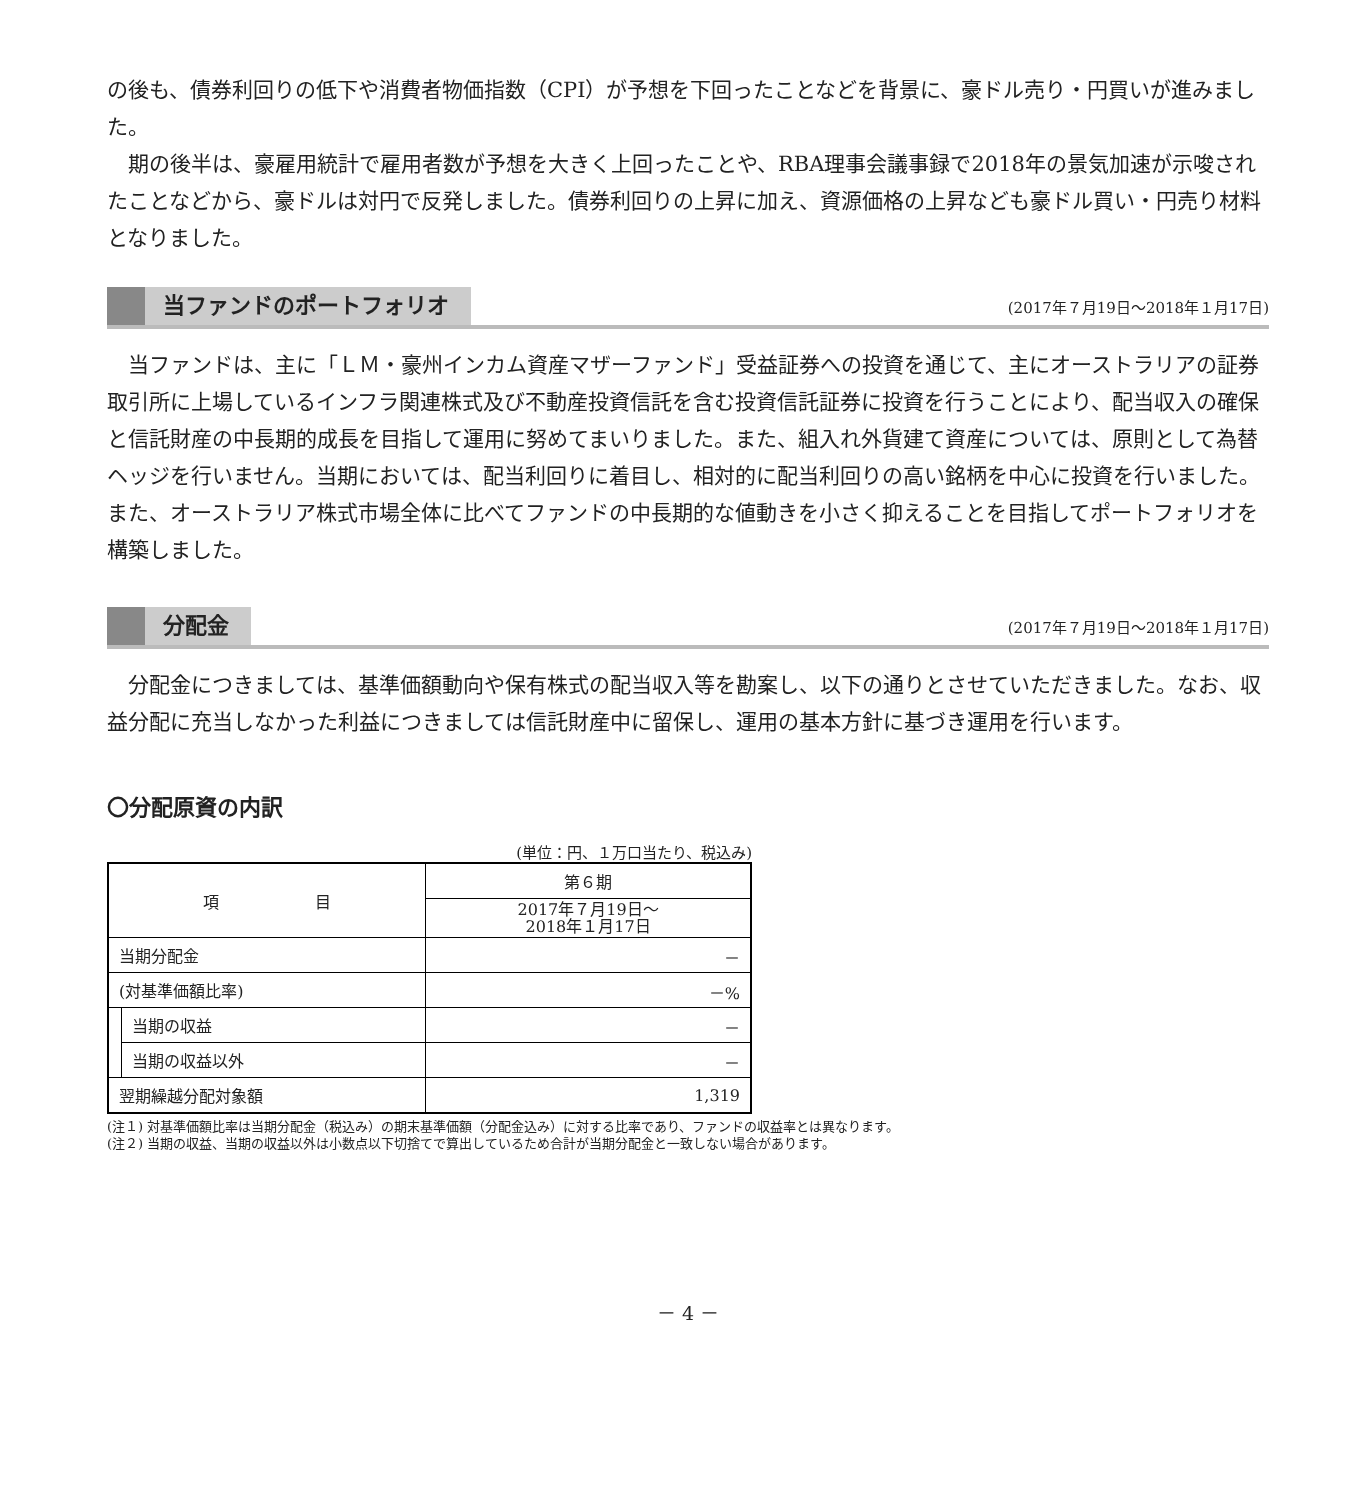の後も、債券利回りの低下や消費者物価指数（CPI）が予想を下回ったことなどを背景に、豪ドル売り・円買いが進みました。
期の後半は、豪雇用統計で雇用者数が予想を大きく上回ったことや、RBA理事会議事録で2018年の景気加速が示唆されたことなどから、豪ドルは対円で反発しました。債券利回りの上昇に加え、資源価格の上昇なども豪ドル買い・円売り材料となりました。
当ファンドのポートフォリオ
(2017年７月19日～2018年１月17日)
当ファンドは、主に「ＬＭ・豪州インカム資産マザーファンド」受益証券への投資を通じて、主にオーストラリアの証券取引所に上場しているインフラ関連株式及び不動産投資信託を含む投資信託証券に投資を行うことにより、配当収入の確保と信託財産の中長期的成長を目指して運用に努めてまいりました。また、組入れ外貨建て資産については、原則として為替ヘッジを行いません。当期においては、配当利回りに着目し、相対的に配当利回りの高い銘柄を中心に投資を行いました。また、オーストラリア株式市場全体に比べてファンドの中長期的な値動きを小さく抑えることを目指してポートフォリオを構築しました。
分配金
(2017年７月19日～2018年１月17日)
分配金につきましては、基準価額動向や保有株式の配当収入等を勘案し、以下の通りとさせていただきました。なお、収益分配に充当しなかった利益につきましては信託財産中に留保し、運用の基本方針に基づき運用を行います。
〇分配原資の内訳
(単位：円、１万口当たり、税込み)
| 項 目 | | 第６期 |
| --- | --- | --- |
| | | 2017年７月19日～ 2018年１月17日 |
| 当期分配金 | | － |
| (対基準価額比率) | | －% |
| | 当期の収益 | － |
| | 当期の収益以外 | － |
| 翌期繰越分配対象額 | | 1,319 |
(注１) 対基準価額比率は当期分配金（税込み）の期末基準価額（分配金込み）に対する比率であり、ファンドの収益率とは異なります。
(注２) 当期の収益、当期の収益以外は小数点以下切捨てで算出しているため合計が当期分配金と一致しない場合があります。
－ 4 －